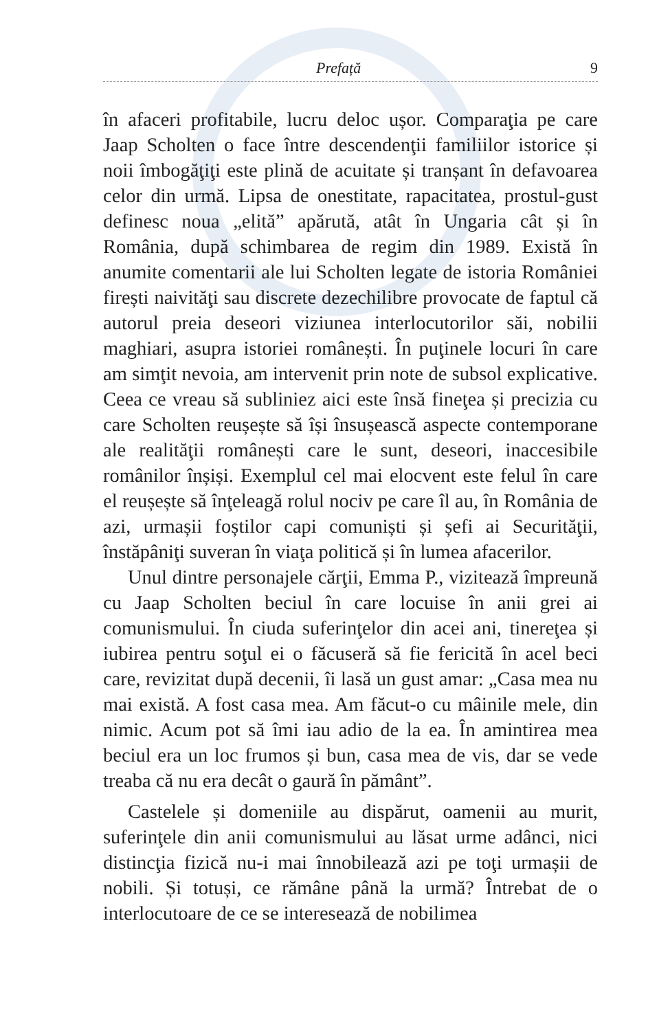Prefață 9
în afaceri profitabile, lucru deloc ușor. Comparaţia pe care Jaap Scholten o face între descendenţii familiilor istorice și noii îmbogăţiţi este plină de acuitate și tranșant în defavoarea celor din urmă. Lipsa de onestitate, rapacitatea, prostul-gust definesc noua „elită” apărută, atât în Ungaria cât și în România, după schimbarea de regim din 1989. Există în anumite comentarii ale lui Scholten legate de istoria României firești naivităţi sau discrete dezechilibre provocate de faptul că autorul preia deseori viziunea interlocutorilor săi, nobilii maghiari, asupra istoriei românești. În puţinele locuri în care am simţit nevoia, am intervenit prin note de subsol explicative. Ceea ce vreau să subliniez aici este însă fineţea și precizia cu care Scholten reușește să își însușească aspecte contemporane ale realităţii românești care le sunt, deseori, inaccesibile românilor înșiși. Exemplul cel mai elocvent este felul în care el reușește să înţeleagă rolul nociv pe care îl au, în România de azi, urmașii foștilor capi comuniști și șefi ai Securităţii, înstăpâniţi suveran în viaţa politică și în lumea afacerilor.
Unul dintre personajele cărţii, Emma P., vizitează împreună cu Jaap Scholten beciul în care locuise în anii grei ai comunismului. În ciuda suferinţelor din acei ani, tinereţea și iubirea pentru soţul ei o făcuseră să fie fericită în acel beci care, revizitat după decenii, îi lasă un gust amar: „Casa mea nu mai există. A fost casa mea. Am făcut-o cu mâinile mele, din nimic. Acum pot să îmi iau adio de la ea. În amintirea mea beciul era un loc frumos și bun, casa mea de vis, dar se vede treaba că nu era decât o gaură în pământ”.
Castelele și domeniile au dispărut, oamenii au murit, suferinţele din anii comunismului au lăsat urme adânci, nici distincţia fizică nu-i mai înnobilează azi pe toţi urmașii de nobili. Și totuși, ce rămâne până la urmă? Întrebat de o interlocutoare de ce se interesează de nobilimea